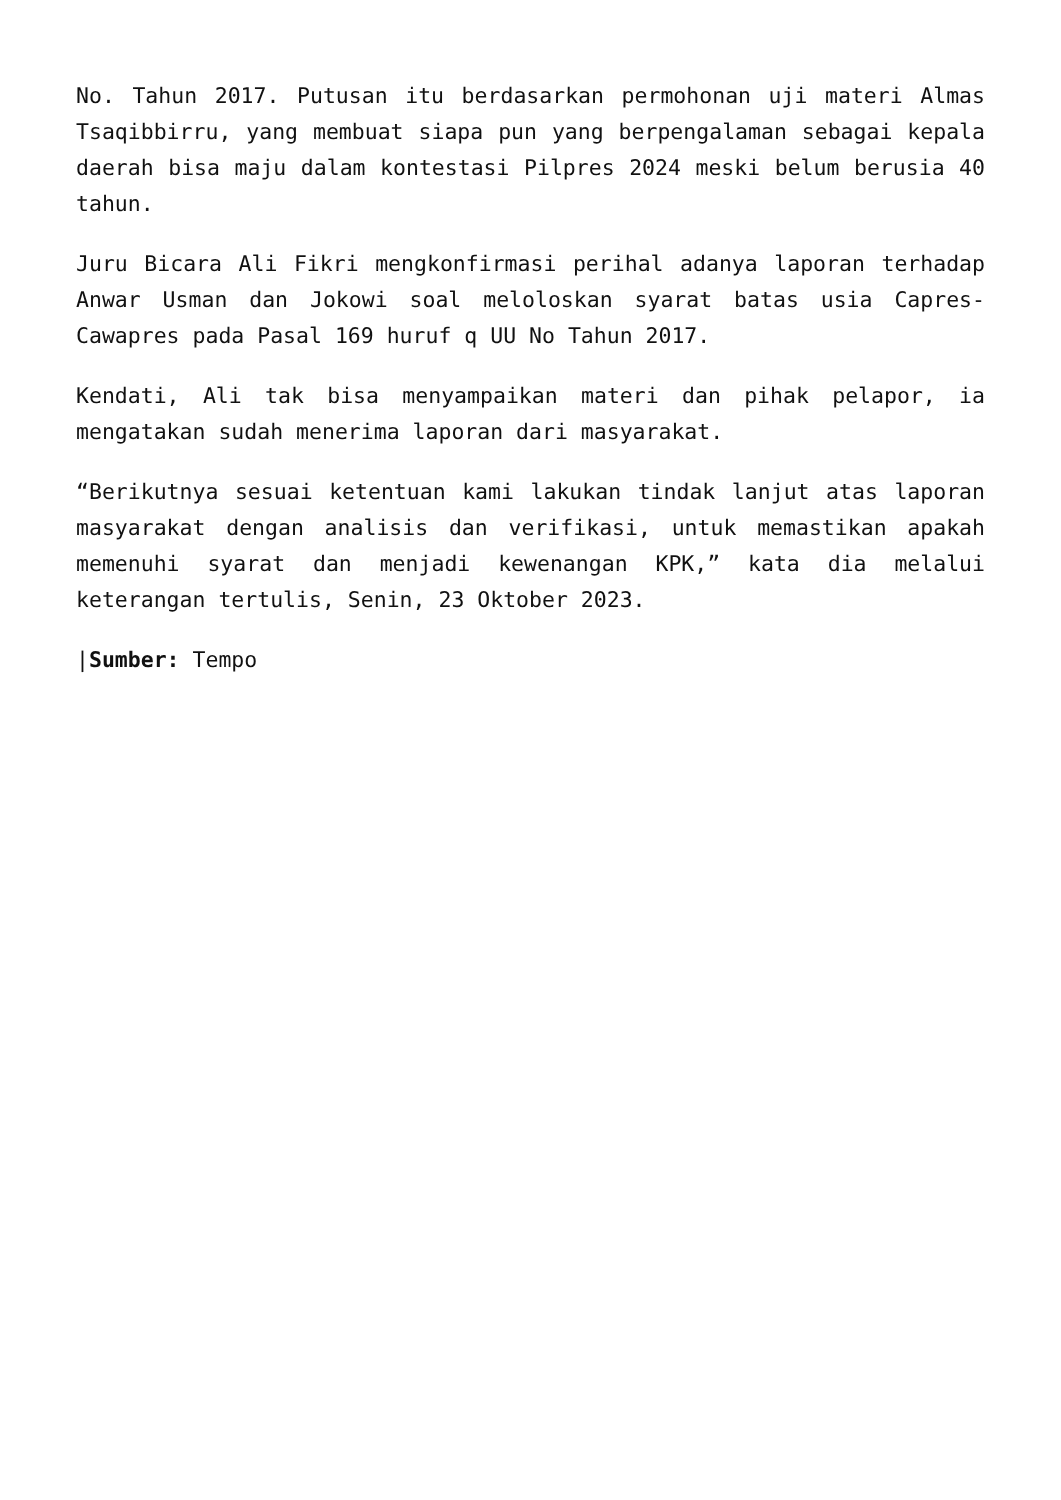No. Tahun 2017. Putusan itu berdasarkan permohonan uji materi Almas Tsaqibbirru, yang membuat siapa pun yang berpengalaman sebagai kepala daerah bisa maju dalam kontestasi Pilpres 2024 meski belum berusia 40 tahun.
Juru Bicara Ali Fikri mengkonfirmasi perihal adanya laporan terhadap Anwar Usman dan Jokowi soal meloloskan syarat batas usia Capres-Cawapres pada Pasal 169 huruf q UU No Tahun 2017.
Kendati, Ali tak bisa menyampaikan materi dan pihak pelapor, ia mengatakan sudah menerima laporan dari masyarakat.
“Berikutnya sesuai ketentuan kami lakukan tindak lanjut atas laporan masyarakat dengan analisis dan verifikasi, untuk memastikan apakah memenuhi syarat dan menjadi kewenangan KPK,” kata dia melalui keterangan tertulis, Senin, 23 Oktober 2023.
|Sumber: Tempo